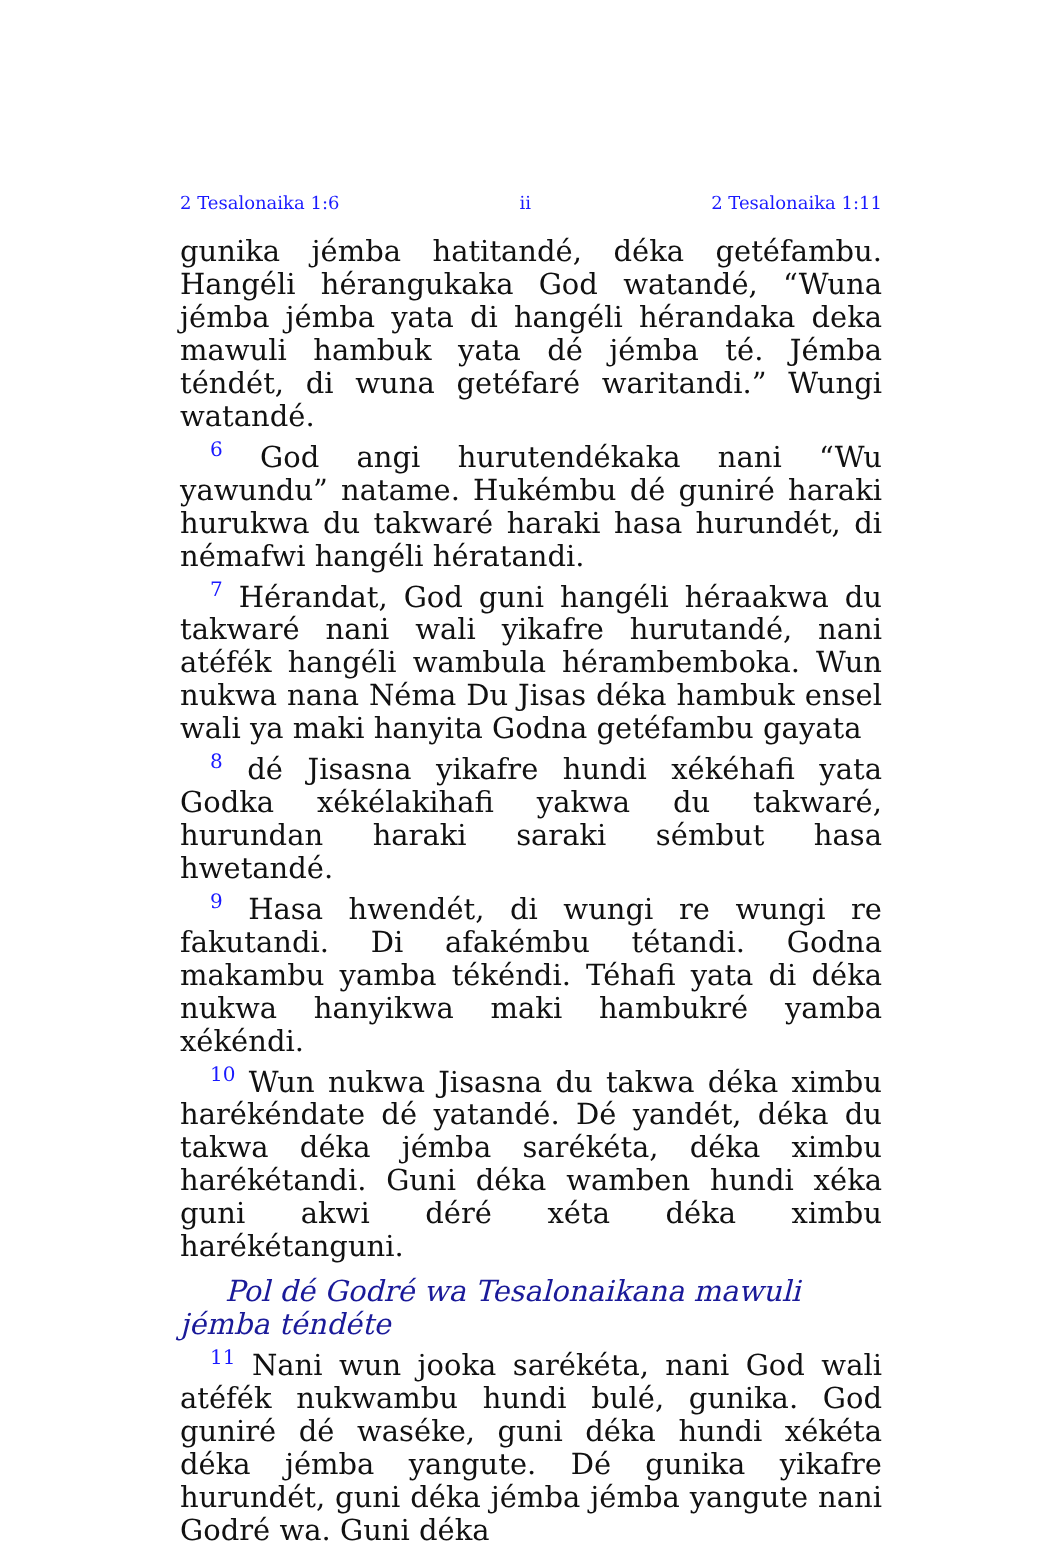2 Tesalonaika 1:6 ii 2 Tesalonaika 1:11
gunika jémba hatitandé, déka getéfambu. Hangéli hérangukaka God watandé, “Wuna jémba jémba yata di hangéli hérandaka deka mawuli hambuk yata dé jémba té. Jémba téndét, di wuna getéfaré waritandi.” Wungi watandé.
<sup>6</sup> God angi hurutendékaka nani “Wu yawundu” natame. Hukémbu dé guniré haraki hurukwa du takwaré haraki hasa hurundét, di némafwi hangéli hératandi.
<sup>7</sup> Hérandat, God guni hangéli héraakwa du takwaré nani wali yikafre hurutandé, nani atéfék hangéli wambula hérambemboka. Wun nukwa nana Néma Du Jisas déka hambuk ensel wali ya maki hanyita Godna getéfambu gayata
<sup>8</sup> dé Jisasna yikafre hundi xékéhafi yata Godka xékélakihafi yakwa du takwaré, hurundan haraki saraki sémbut hasa hwetandé.
<sup>9</sup> Hasa hwendét, di wungi re wungi re fakutandi. Di afakémbu tétandi. Godna makambu yamba tékéndi. Téhafi yata di déka nukwa hanyikwa maki hambukré yamba xékéndi.
<sup>10</sup> Wun nukwa Jisasna du takwa déka ximbu harékéndate dé yatandé. Dé yandét, déka du takwa déka jémba sarékéta, déka ximbu harékétandi. Guni déka wamben hundi xéka guni akwi déré xéta déka ximbu harékétanguni.
Pol dé Godré wa Tesalonaikana mawuli jémba téndéte
<sup>11</sup> Nani wun jooka sarékéta, nani God wali atéfék nukwambu hundi bulé, gunika. God guniré dé waséke, guni déka hundi xékéta déka jémba yangute. Dé gunika yikafre hurundét, guni déka jémba jémba yangute nani Godré wa. Guni déka